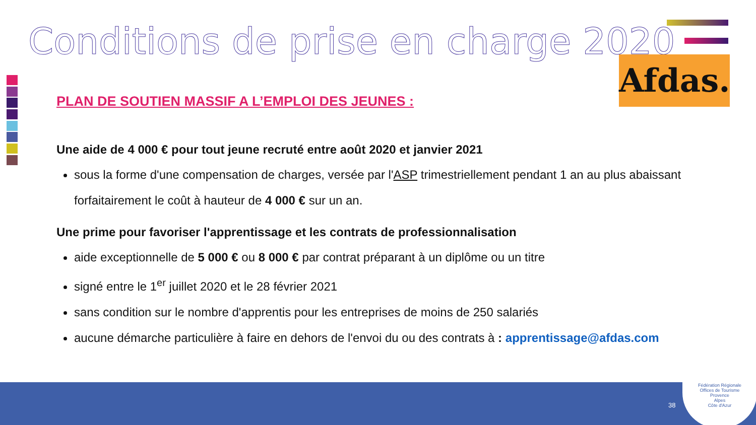Conditions de prise en charge 2020
Afdas.
PLAN DE SOUTIEN MASSIF A L’EMPLOI DES JEUNES :
Une aide de 4 000 € pour tout jeune recruté entre août 2020 et janvier 2021
sous la forme d'une compensation de charges, versée par l'ASP trimestriellement pendant 1 an au plus abaissant forfaitairement le coût à hauteur de 4 000 € sur un an.
Une prime pour favoriser l'apprentissage et les contrats de professionnalisation
aide exceptionnelle de 5 000 € ou 8 000 € par contrat préparant à un diplôme ou un titre
signé entre le 1<sup>er</sup> juillet 2020 et le 28 février 2021
sans condition sur le nombre d'apprentis pour les entreprises de moins de 250 salariés
aucune démarche particulière à faire en dehors de l'envoi du ou des contrats à : apprentissage@afdas.com
38
Fédération Régionale
Offices de Tourisme
Provence
Alpes
Côte d'Azur